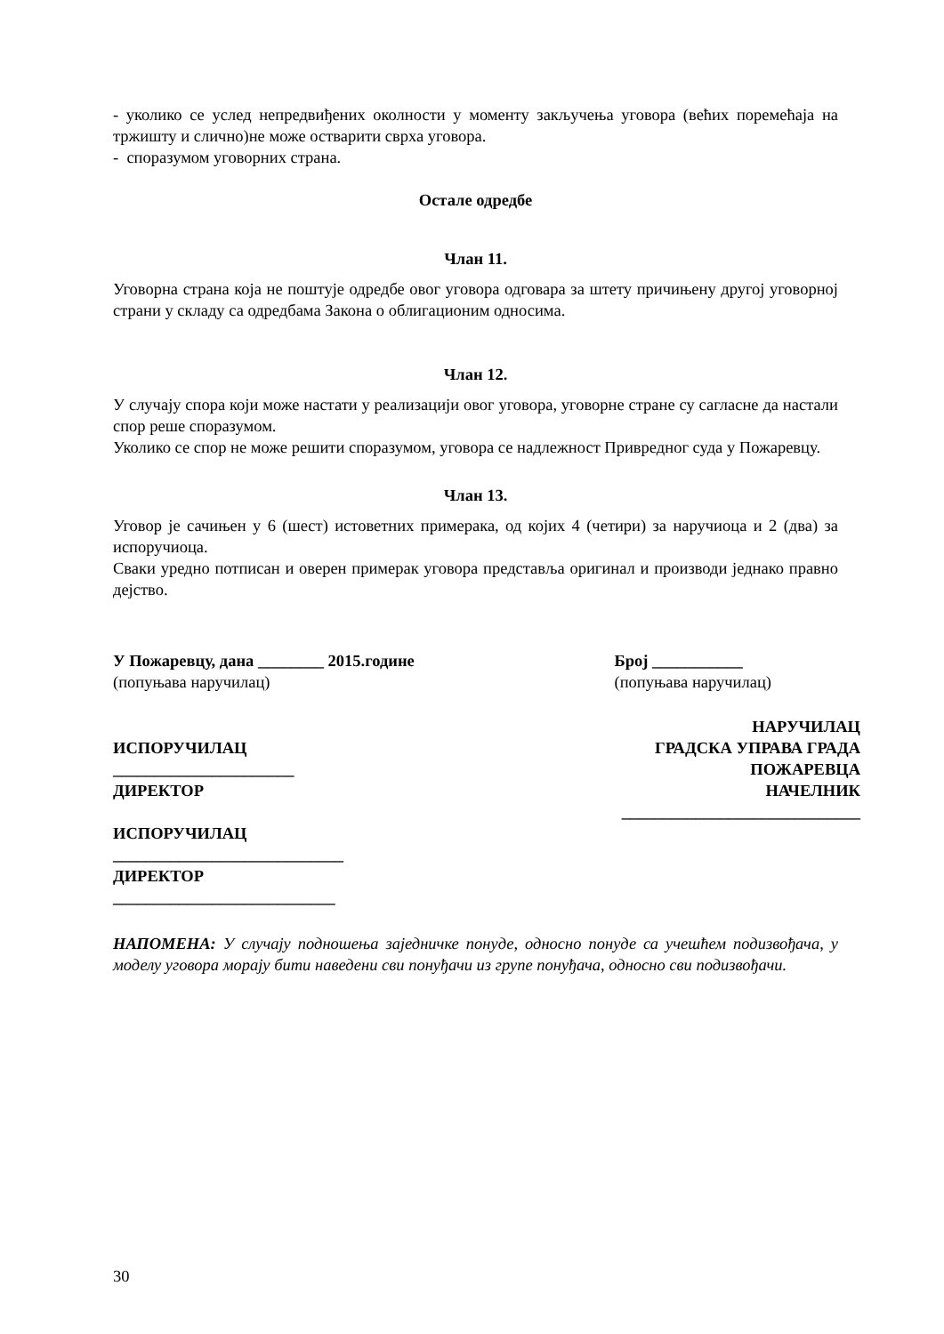- уколико се услед непредвиђених околности у моменту закључења уговора (већих поремећаја на тржишту и слично)не може остварити сврха уговора.
- споразумом уговорних страна.
Остале одредбе
Члан 11.
Уговорна страна која не поштује одредбе овог уговора одговара за штету причињену другој уговорној страни у складу са одредбама Закона о облигационим односима.
Члан 12.
У случају спора који може настати у реализацији овог уговора, уговорне стране су сагласне да настали спор реше споразумом.
Уколико се спор не може решити споразумом, уговора се надлежност Привредног суда у Пожаревцу.
Члан 13.
Уговор је сачињен у 6 (шест) истоветних примерака, од којих 4 (четири) за наручиоца и 2 (два) за испоручиоца.
Сваки уредно потписан и оверен примерак уговора представља оригинал и производи једнако правно дејство.
У Пожаревцу, дана ________ 2015.године
(попуњава наручилац)
Број ___________
(попуњава наручилац)
ИСПОРУЧИЛАЦ
______________________
ДИРЕКТОР
ИСПОРУЧИЛАЦ
____________________________
ДИРЕКТОР
___________________________
НАРУЧИЛАЦ
ГРАДСКА УПРАВА ГРАДА
ПОЖАРЕВЦА
НАЧЕЛНИК
_____________________________
НАПОМЕНА: У случају подношења заједничке понуде, односно понуде са учешћем подизвођача, у моделу уговора морају бити наведени сви понуђачи из групе понуђача, односно сви подизвођачи.
30